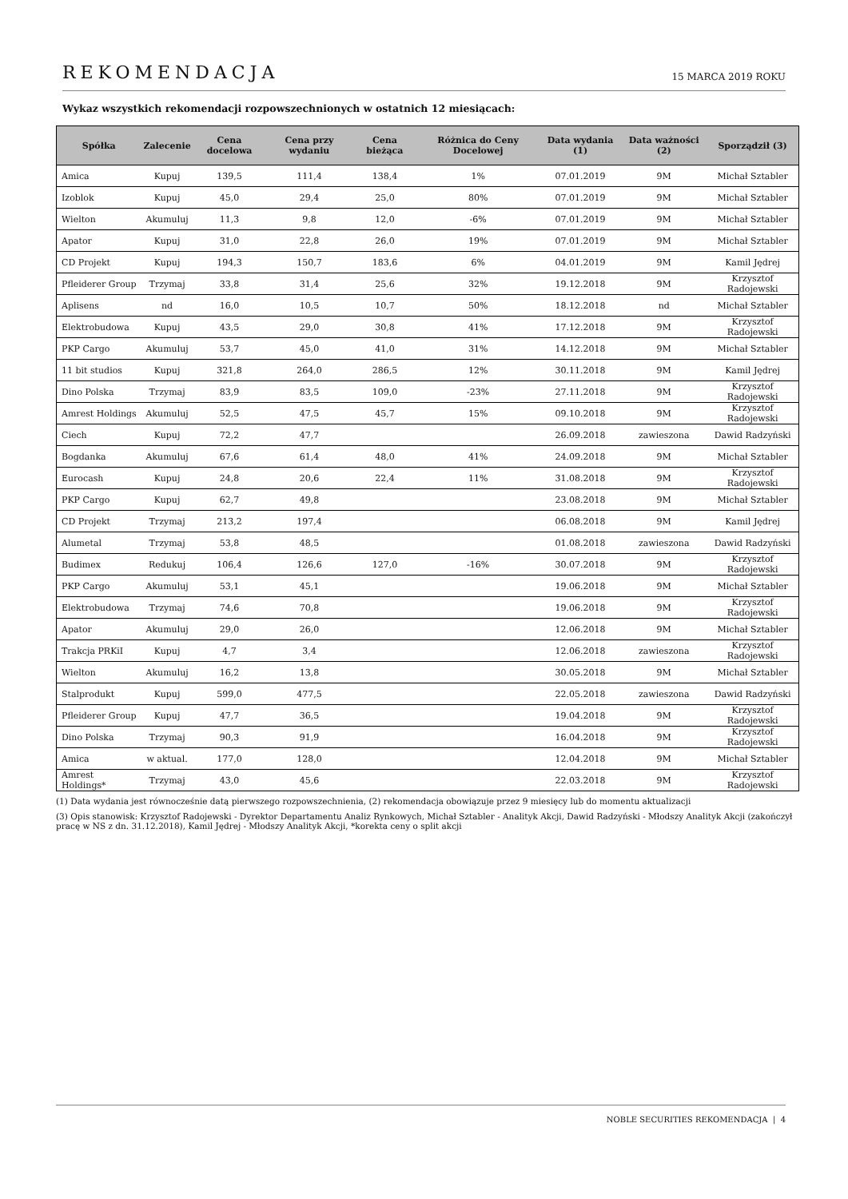REKOMENDACJA
15 MARCA 2019 ROKU
Wykaz wszystkich rekomendacji rozpowszechnionych w ostatnich 12 miesiącach:
| Spółka | Zalecenie | Cena docelowa | Cena przy wydaniu | Cena bieżąca | Różnica do Ceny Docelowej | Data wydania (1) | Data ważności (2) | Sporządził (3) |
| --- | --- | --- | --- | --- | --- | --- | --- | --- |
| Amica | Kupuj | 139,5 | 111,4 | 138,4 | 1% | 07.01.2019 | 9M | Michał Sztabler |
| Izoblok | Kupuj | 45,0 | 29,4 | 25,0 | 80% | 07.01.2019 | 9M | Michał Sztabler |
| Wielton | Akumuluj | 11,3 | 9,8 | 12,0 | -6% | 07.01.2019 | 9M | Michał Sztabler |
| Apator | Kupuj | 31,0 | 22,8 | 26,0 | 19% | 07.01.2019 | 9M | Michał Sztabler |
| CD Projekt | Kupuj | 194,3 | 150,7 | 183,6 | 6% | 04.01.2019 | 9M | Kamil Jędrej |
| Pfleiderer Group | Trzymaj | 33,8 | 31,4 | 25,6 | 32% | 19.12.2018 | 9M | Krzysztof Radojewski |
| Aplisens | nd | 16,0 | 10,5 | 10,7 | 50% | 18.12.2018 | nd | Michał Sztabler |
| Elektrobudowa | Kupuj | 43,5 | 29,0 | 30,8 | 41% | 17.12.2018 | 9M | Krzysztof Radojewski |
| PKP Cargo | Akumuluj | 53,7 | 45,0 | 41,0 | 31% | 14.12.2018 | 9M | Michał Sztabler |
| 11 bit studios | Kupuj | 321,8 | 264,0 | 286,5 | 12% | 30.11.2018 | 9M | Kamil Jędrej |
| Dino Polska | Trzymaj | 83,9 | 83,5 | 109,0 | -23% | 27.11.2018 | 9M | Krzysztof Radojewski |
| Amrest Holdings | Akumuluj | 52,5 | 47,5 | 45,7 | 15% | 09.10.2018 | 9M | Krzysztof Radojewski |
| Ciech | Kupuj | 72,2 | 47,7 | | | 26.09.2018 | zawieszona | Dawid Radzyński |
| Bogdanka | Akumuluj | 67,6 | 61,4 | 48,0 | 41% | 24.09.2018 | 9M | Michał Sztabler |
| Eurocash | Kupuj | 24,8 | 20,6 | 22,4 | 11% | 31.08.2018 | 9M | Krzysztof Radojewski |
| PKP Cargo | Kupuj | 62,7 | 49,8 | | | 23.08.2018 | 9M | Michał Sztabler |
| CD Projekt | Trzymaj | 213,2 | 197,4 | | | 06.08.2018 | 9M | Kamil Jędrej |
| Alumetal | Trzymaj | 53,8 | 48,5 | | | 01.08.2018 | zawieszona | Dawid Radzyński |
| Budimex | Redukuj | 106,4 | 126,6 | 127,0 | -16% | 30.07.2018 | 9M | Krzysztof Radojewski |
| PKP Cargo | Akumuluj | 53,1 | 45,1 | | | 19.06.2018 | 9M | Michał Sztabler |
| Elektrobudowa | Trzymaj | 74,6 | 70,8 | | | 19.06.2018 | 9M | Krzysztof Radojewski |
| Apator | Akumuluj | 29,0 | 26,0 | | | 12.06.2018 | 9M | Michał Sztabler |
| Trakcja PRKiI | Kupuj | 4,7 | 3,4 | | | 12.06.2018 | zawieszona | Krzysztof Radojewski |
| Wielton | Akumuluj | 16,2 | 13,8 | | | 30.05.2018 | 9M | Michał Sztabler |
| Stalprodukt | Kupuj | 599,0 | 477,5 | | | 22.05.2018 | zawieszona | Dawid Radzyński |
| Pfleiderer Group | Kupuj | 47,7 | 36,5 | | | 19.04.2018 | 9M | Krzysztof Radojewski |
| Dino Polska | Trzymaj | 90,3 | 91,9 | | | 16.04.2018 | 9M | Krzysztof Radojewski |
| Amica | w aktual. | 177,0 | 128,0 | | | 12.04.2018 | 9M | Michał Sztabler |
| Amrest Holdings* | Trzymaj | 43,0 | 45,6 | | | 22.03.2018 | 9M | Krzysztof Radojewski |
(1) Data wydania jest równocześnie datą pierwszego rozpowszechnienia, (2) rekomendacja obowiązuje przez 9 miesięcy lub do momentu aktualizacji
(3) Opis stanowisk: Krzysztof Radojewski - Dyrektor Departamentu Analiz Rynkowych, Michał Sztabler - Analityk Akcji, Dawid Radzyński - Młodszy Analityk Akcji (zakończył pracę w NS z dn. 31.12.2018), Kamil Jędrej - Młodszy Analityk Akcji, *korekta ceny o split akcji
NOBLE SECURITIES REKOMENDACJA | 4